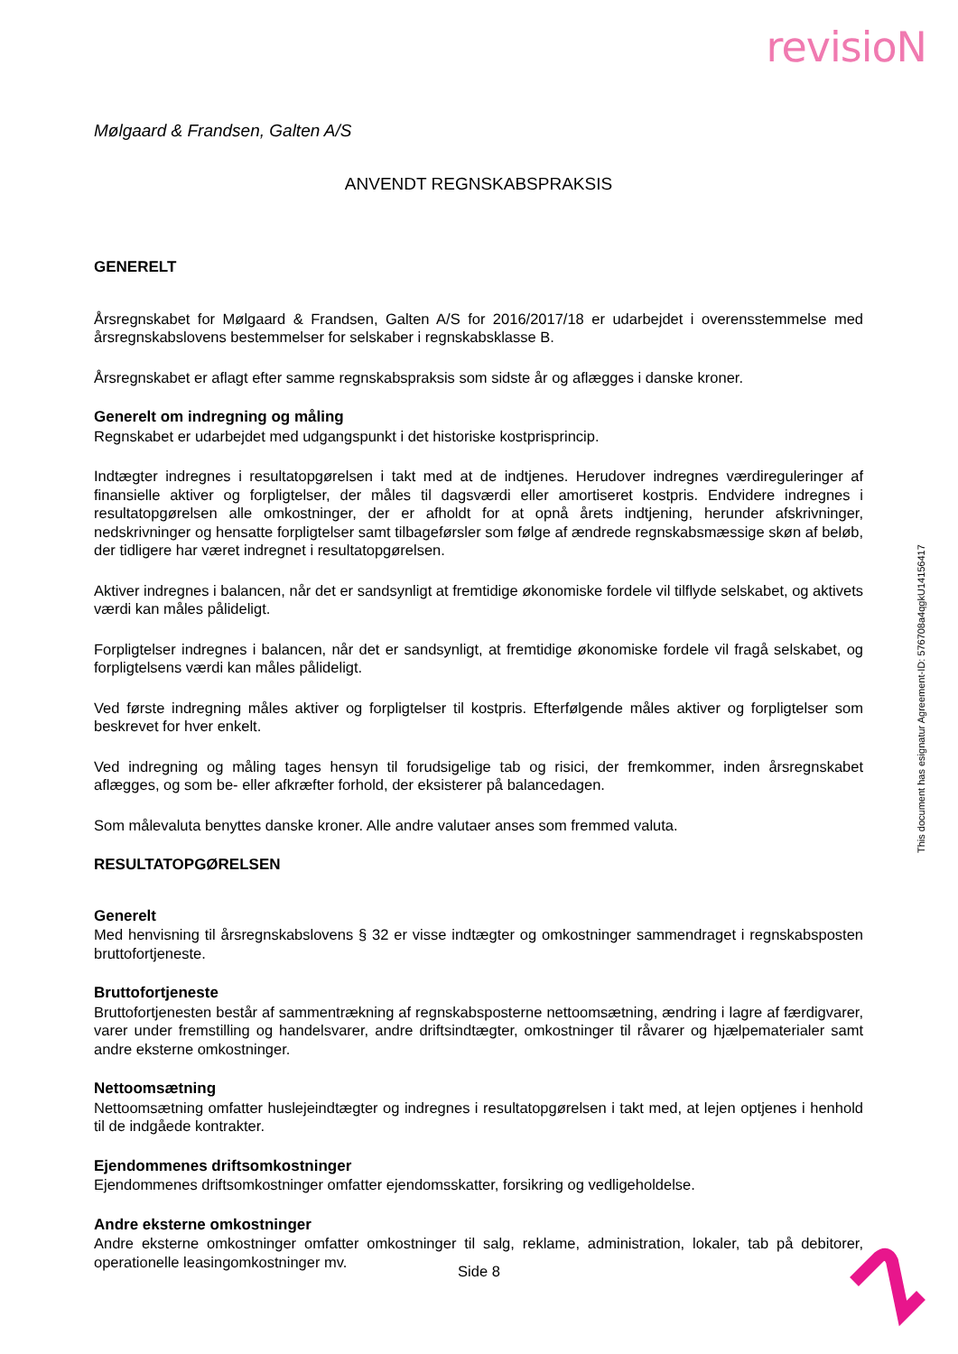revisioN
Mølgaard & Frandsen, Galten A/S
ANVENDT REGNSKABSPRAKSIS
GENERELT
Årsregnskabet for Mølgaard & Frandsen, Galten A/S for 2016/2017/18 er udarbejdet i overensstemmelse med årsregnskabslovens bestemmelser for selskaber i regnskabsklasse B.
Årsregnskabet er aflagt efter samme regnskabspraksis som sidste år og aflægges i danske kroner.
Generelt om indregning og måling
Regnskabet er udarbejdet med udgangspunkt i det historiske kostprisprincip.
Indtægter indregnes i resultatopgørelsen i takt med at de indtjenes. Herudover indregnes værdireguleringer af finansielle aktiver og forpligtelser, der måles til dagsværdi eller amortiseret kostpris. Endvidere indregnes i resultatopgørelsen alle omkostninger, der er afholdt for at opnå årets indtjening, herunder afskrivninger, nedskrivninger og hensatte forpligtelser samt tilbageførsler som følge af ændrede regnskabsmæssige skøn af beløb, der tidligere har været indregnet i resultatopgørelsen.
Aktiver indregnes i balancen, når det er sandsynligt at fremtidige økonomiske fordele vil tilflyde selskabet, og aktivets værdi kan måles pålideligt.
Forpligtelser indregnes i balancen, når det er sandsynligt, at fremtidige økonomiske fordele vil fragå selskabet, og forpligtelsens værdi kan måles pålideligt.
Ved første indregning måles aktiver og forpligtelser til kostpris. Efterfølgende måles aktiver og forpligtelser som beskrevet for hver enkelt.
Ved indregning og måling tages hensyn til forudsigelige tab og risici, der fremkommer, inden årsregnskabet aflægges, og som be- eller afkræfter forhold, der eksisterer på balancedagen.
Som målevaluta benyttes danske kroner. Alle andre valutaer anses som fremmed valuta.
RESULTATOPGØRELSEN
Generelt
Med henvisning til årsregnskabslovens § 32 er visse indtægter og omkostninger sammendraget i regnskabsposten bruttofortjeneste.
Bruttofortjeneste
Bruttofortjenesten består af sammentrækning af regnskabsposterne nettoomsætning, ændring i lagre af færdigvarer, varer under fremstilling og handelsvarer, andre driftsindtægter, omkostninger til råvarer og hjælpematerialer samt andre eksterne omkostninger.
Nettoomsætning
Nettoomsætning omfatter huslejeindtægter og indregnes i resultatopgørelsen i takt med, at lejen optjenes i henhold til de indgåede kontrakter.
Ejendommenes driftsomkostninger
Ejendommenes driftsomkostninger omfatter ejendomsskatter, forsikring og vedligeholdelse.
Andre eksterne omkostninger
Andre eksterne omkostninger omfatter omkostninger til salg, reklame, administration, lokaler, tab på debitorer, operationelle leasingomkostninger mv.
This document has esignatur Agreement-ID: 576708a4qgkU14156417
Side 8